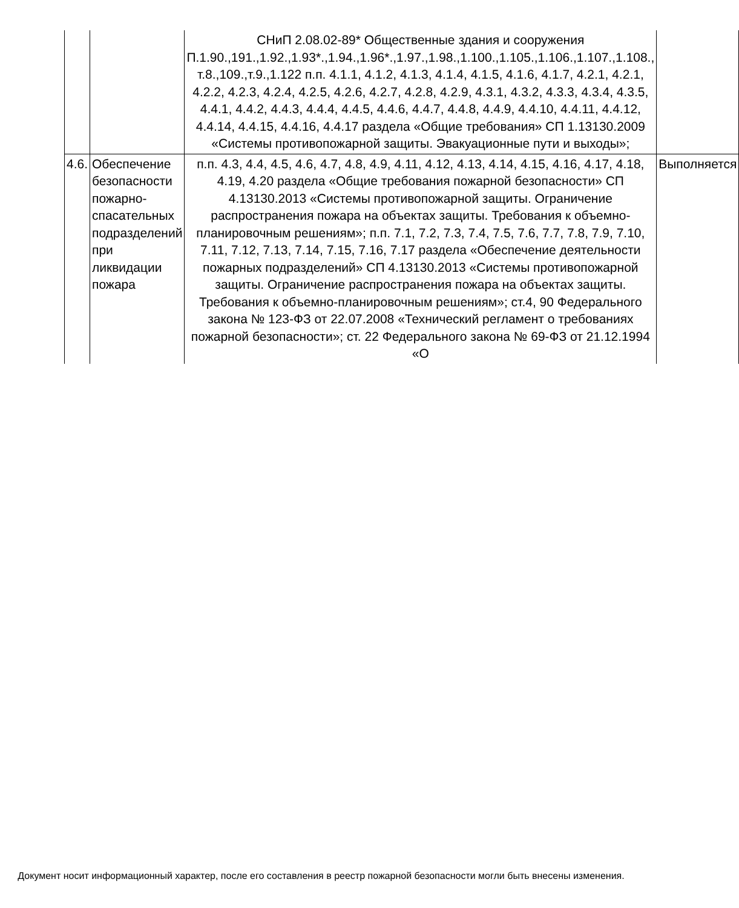| | | СНиП 2.08.02-89* Общественные здания и сооружения П.1.90.,191.,1.92.,1.93*.,1.94.,1.96*.,1.97.,1.98.,1.100.,1.105.,1.106.,1.107.,1.108., т.8.,109.,т.9.,1.122 п.п. 4.1.1, 4.1.2, 4.1.3, 4.1.4, 4.1.5, 4.1.6, 4.1.7, 4.2.1, 4.2.1, 4.2.2, 4.2.3, 4.2.4, 4.2.5, 4.2.6, 4.2.7, 4.2.8, 4.2.9, 4.3.1, 4.3.2, 4.3.3, 4.3.4, 4.3.5, 4.4.1, 4.4.2, 4.4.3, 4.4.4, 4.4.5, 4.4.6, 4.4.7, 4.4.8, 4.4.9, 4.4.10, 4.4.11, 4.4.12, 4.4.14, 4.4.15, 4.4.16, 4.4.17 раздела «Общие требования» СП 1.13130.2009 «Системы противопожарной защиты. Эвакуационные пути и выходы»; | |
| 4.6. | Обеспечение безопасности пожарно-спасательных подразделений при ликвидации пожара | п.п. 4.3, 4.4, 4.5, 4.6, 4.7, 4.8, 4.9, 4.11, 4.12, 4.13, 4.14, 4.15, 4.16, 4.17, 4.18, 4.19, 4.20 раздела «Общие требования пожарной безопасности» СП 4.13130.2013 «Системы противопожарной защиты. Ограничение распространения пожара на объектах защиты. Требования к объемно-планировочным решениям»; п.п. 7.1, 7.2, 7.3, 7.4, 7.5, 7.6, 7.7, 7.8, 7.9, 7.10, 7.11, 7.12, 7.13, 7.14, 7.15, 7.16, 7.17 раздела «Обеспечение деятельности пожарных подразделений» СП 4.13130.2013 «Системы противопожарной защиты. Ограничение распространения пожара на объектах защиты. Требования к объемно-планировочным решениям»; ст.4, 90 Федерального закона № 123-ФЗ от 22.07.2008 «Технический регламент о требованиях пожарной безопасности»; ст. 22 Федерального закона № 69-ФЗ от 21.12.1994 «О | Выполняется |
Документ носит информационный характер, после его составления в реестр пожарной безопасности могли быть внесены изменения.